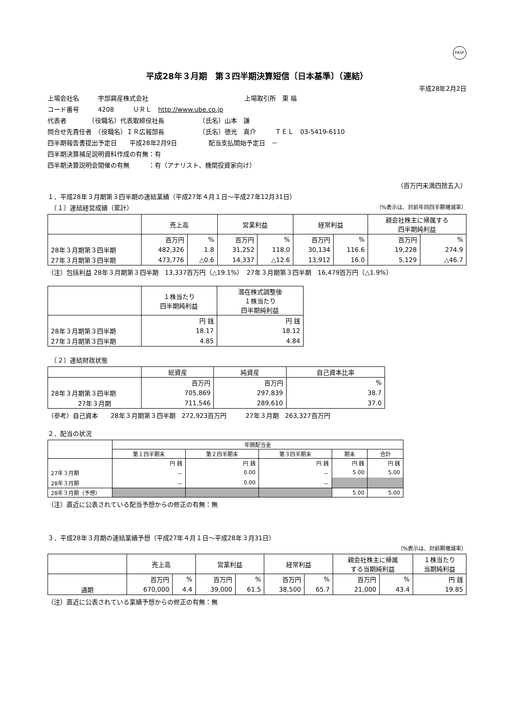FASF
平成28年３月期　第３四半期決算短信〔日本基準〕（連結）
平成28年2月2日
上場会社名　　　宇部興産株式会社 上場取引所　東 福
コード番号　　　4208　　　ＵＲＬ　http://www.ube.co.jp
代表者　　　　（役職名）代表取締役社長　　　　　　（氏名）山本　謙
問合せ先責任者　（役職名）ＩＲ広報部長　　　　　　（氏名）徳光　真介　　　ＴＥＬ　03-5419-6110
四半期報告書提出予定日　　平成28年2月9日　　　　　配当支払開始予定日　－
四半期決算補足説明資料作成の有無：有
四半期決算説明会開催の有無　　　：有（アナリスト、機関投資家向け）
（百万円未満四捨五入）
１．平成28年３月期第３四半期の連結業績（平成27年４月１日～平成27年12月31日）
　（１）連結経営成績（累計） （%表示は、対前年同四半期増減率）
| | 売上高 | | 営業利益 | | 経常利益 | | 親会社株主に帰属する 四半期純利益 | |
| --- | --- | --- | --- | --- | --- | --- | --- | --- |
| | 百万円 | % | 百万円 | % | 百万円 | % | 百万円 | % |
| 28年３月期第３四半期 | 482,326 | 1.8 | 31,252 | 118.0 | 30,134 | 116.6 | 19,228 | 274.9 |
| 27年３月期第３四半期 | 473,776 | △0.6 | 14,337 | △12.6 | 13,912 | 16.0 | 5,129 | △46.7 |
（注）包括利益 28年３月期第３四半期　13,337百万円（△19.1%）　27年３月期第３四半期　16,479百万円（△1.9%）
| | １株当たり 四半期純利益 | 潜在株式調整後 １株当たり 四半期純利益 |
| --- | --- | --- |
| | 円 銭 | 円 銭 |
| 28年３月期第３四半期 | 18.17 | 18.12 |
| 27年３月期第３四半期 | 4.85 | 4.84 |
　（２）連結財政状態
| | 総資産 | 純資産 | 自己資本比率 |
| --- | --- | --- | --- |
| | 百万円 | 百万円 | % |
| 28年３月期第３四半期 | 705,869 | 297,839 | 38.7 |
| 27年３月期 | 711,546 | 289,610 | 37.0 |
（参考）自己資本　　28年３月期第３四半期　272,923百万円　　　27年３月期　263,327百万円
２．配当の状況
| | 年間配当金 | | | | |
| --- | --- | --- | --- | --- | --- |
| | 第１四半期末 | 第２四半期末 | 第３四半期末 | 期末 | 合計 |
| | 円 銭 | 円 銭 | 円 銭 | 円 銭 | 円 銭 |
| 27年３月期 | － | 0.00 | － | 5.00 | 5.00 |
| 28年３月期 | － | 0.00 | － | | |
| 28年３月期（予想） | | | | 5.00 | 5.00 |
（注）直近に公表されている配当予想からの修正の有無：無
３．平成28年３月期の連結業績予想（平成27年４月１日～平成28年３月31日）
（%表示は、対前期増減率）
| | 売上高 | | 営業利益 | | 経常利益 | | 親会社株主に帰属 する当期純利益 | | １株当たり 当期純利益 |
| --- | --- | --- | --- | --- | --- | --- | --- | --- | --- |
| | 百万円 | % | 百万円 | % | 百万円 | % | 百万円 | % | 円 銭 |
| 通期 | 670,000 | 4.4 | 39,000 | 61.5 | 38,500 | 65.7 | 21,000 | 43.4 | 19.85 |
（注）直近に公表されている業績予想からの修正の有無：無